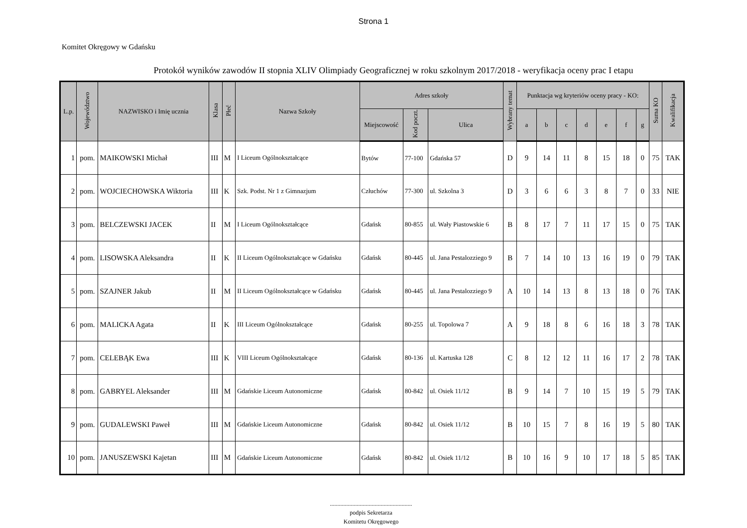Strona 1
Komitet Okręgowy w Gdańsku
Protokół wyników zawodów II stopnia XLIV Olimpiady Geograficznej w roku szkolnym 2017/2018 - weryfikacja oceny prac I etapu
| L.p. | Województwo | NAZWISKO i Imię ucznia | Klasa | Płeć | Nazwa Szkoły | Adres szkoły | | | Wybrany temat | Punktacja wg kryteriów oceny pracy - KO: | | | | | | | Suma KO | Kwalifikacja |
| --- | --- | --- | --- | --- | --- | --- | --- | --- | --- | --- | --- | --- | --- | --- | --- | --- | --- | --- |
| | | | | | | Miejscowość | Kod poczt. | Ulica | | a | b | c | d | e | f | g | | |
| 1 | pom. | MAIKOWSKI Michał | III | M | I Liceum Ogólnokształcące | Bytów | 77-100 | Gdańska 57 | D | 9 | 14 | 11 | 8 | 15 | 18 | 0 | 75 | TAK |
| 2 | pom. | WOJCIECHOWSKA Wiktoria | III | K | Szk. Podst. Nr 1 z Gimnazjum | Człuchów | 77-300 | ul. Szkolna 3 | D | 3 | 6 | 6 | 3 | 8 | 7 | 0 | 33 | NIE |
| 3 | pom. | BELCZEWSKI JACEK | II | M | I Liceum Ogólnokształcące | Gdańsk | 80-855 | ul. Wały Piastowskie 6 | B | 8 | 17 | 7 | 11 | 17 | 15 | 0 | 75 | TAK |
| 4 | pom. | LISOWSKA Aleksandra | II | K | II Liceum Ogólnokształcące w Gdańsku | Gdańsk | 80-445 | ul. Jana Pestalozziego 9 | B | 7 | 14 | 10 | 13 | 16 | 19 | 0 | 79 | TAK |
| 5 | pom. | SZAJNER Jakub | II | M | II Liceum Ogólnokształcące w Gdańsku | Gdańsk | 80-445 | ul. Jana Pestalozziego 9 | A | 10 | 14 | 13 | 8 | 13 | 18 | 0 | 76 | TAK |
| 6 | pom. | MALICKA Agata | II | K | III Liceum Ogólnokształcące | Gdańsk | 80-255 | ul. Topolowa 7 | A | 9 | 18 | 8 | 6 | 16 | 18 | 3 | 78 | TAK |
| 7 | pom. | CELEBĄK Ewa | III | K | VIII Liceum Ogólnokształcące | Gdańsk | 80-136 | ul. Kartuska 128 | C | 8 | 12 | 12 | 11 | 16 | 17 | 2 | 78 | TAK |
| 8 | pom. | GABRYEL Aleksander | III | M | Gdańskie Liceum Autonomiczne | Gdańsk | 80-842 | ul. Osiek 11/12 | B | 9 | 14 | 7 | 10 | 15 | 19 | 5 | 79 | TAK |
| 9 | pom. | GUDALEWSKI Paweł | III | M | Gdańskie Liceum Autonomiczne | Gdańsk | 80-842 | ul. Osiek 11/12 | B | 10 | 15 | 7 | 8 | 16 | 19 | 5 | 80 | TAK |
| 10 | pom. | JANUSZEWSKI Kajetan | III | M | Gdańskie Liceum Autonomiczne | Gdańsk | 80-842 | ul. Osiek 11/12 | B | 10 | 16 | 9 | 10 | 17 | 18 | 5 | 85 | TAK |
.......................................................
podpis Sekretarza
Komitetu Okręgowego